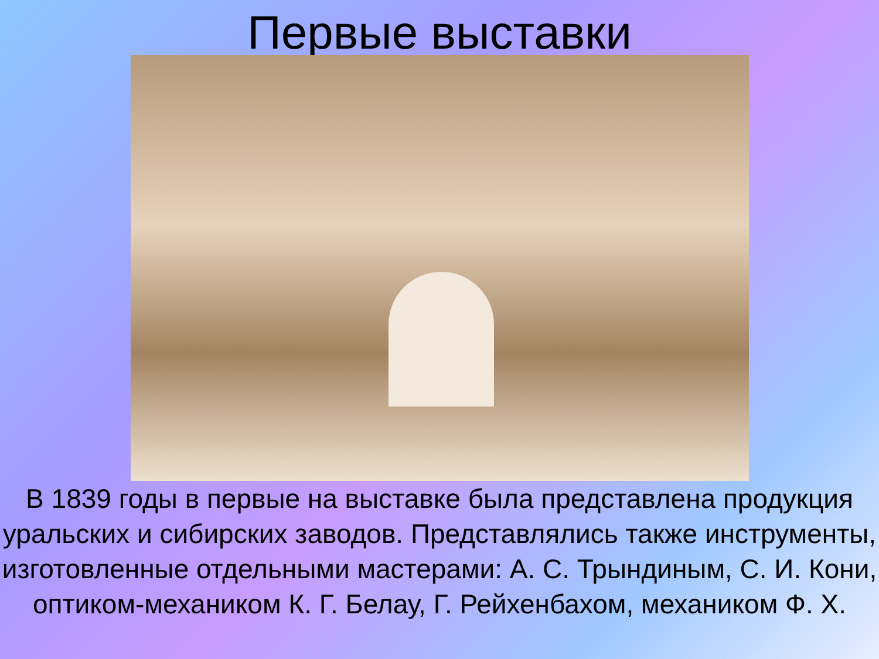Первые выставки
В 1839 годы в первые на выставке была представлена продукция уральских и сибирских заводов. Представлялись также инструменты, изготовленные отдельными мастерами: А. С. Трындиным, С. И. Кони, оптиком-механиком К. Г. Белау, Г. Рейхенбахом, механиком Ф. Х.